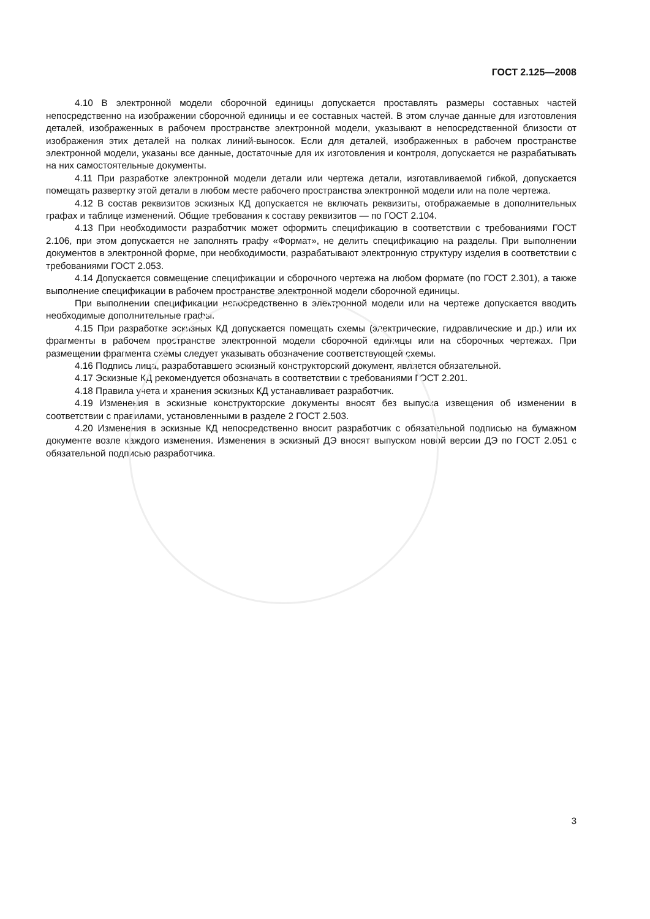ГОСТ 2.125—2008
4.10 В электронной модели сборочной единицы допускается проставлять размеры составных частей непосредственно на изображении сборочной единицы и ее составных частей. В этом случае данные для изготовления деталей, изображенных в рабочем пространстве электронной модели, указывают в непосредственной близости от изображения этих деталей на полках линий-выносок. Если для деталей, изображенных в рабочем пространстве электронной модели, указаны все данные, достаточные для их изготовления и контроля, допускается не разрабатывать на них самостоятельные документы.
4.11 При разработке электронной модели детали или чертежа детали, изготавливаемой гибкой, допускается помещать развертку этой детали в любом месте рабочего пространства электронной модели или на поле чертежа.
4.12 В состав реквизитов эскизных КД допускается не включать реквизиты, отображаемые в дополнительных графах и таблице изменений. Общие требования к составу реквизитов — по ГОСТ 2.104.
4.13 При необходимости разработчик может оформить спецификацию в соответствии с требованиями ГОСТ 2.106, при этом допускается не заполнять графу «Формат», не делить спецификацию на разделы. При выполнении документов в электронной форме, при необходимости, разрабатывают электронную структуру изделия в соответствии с требованиями ГОСТ 2.053.
4.14 Допускается совмещение спецификации и сборочного чертежа на любом формате (по ГОСТ 2.301), а также выполнение спецификации в рабочем пространстве электронной модели сборочной единицы.
При выполнении спецификации непосредственно в электронной модели или на чертеже допускается вводить необходимые дополнительные графы.
4.15 При разработке эскизных КД допускается помещать схемы (электрические, гидравлические и др.) или их фрагменты в рабочем пространстве электронной модели сборочной единицы или на сборочных чертежах. При размещении фрагмента схемы следует указывать обозначение соответствующей схемы.
4.16 Подпись лица, разработавшего эскизный конструкторский документ, является обязательной.
4.17 Эскизные КД рекомендуется обозначать в соответствии с требованиями ГОСТ 2.201.
4.18 Правила учета и хранения эскизных КД устанавливает разработчик.
4.19 Изменения в эскизные конструкторские документы вносят без выпуска извещения об изменении в соответствии с правилами, установленными в разделе 2 ГОСТ 2.503.
4.20 Изменения в эскизные КД непосредственно вносит разработчик с обязательной подписью на бумажном документе возле каждого изменения. Изменения в эскизный ДЭ вносят выпуском новой версии ДЭ по ГОСТ 2.051 с обязательной подписью разработчика.
3